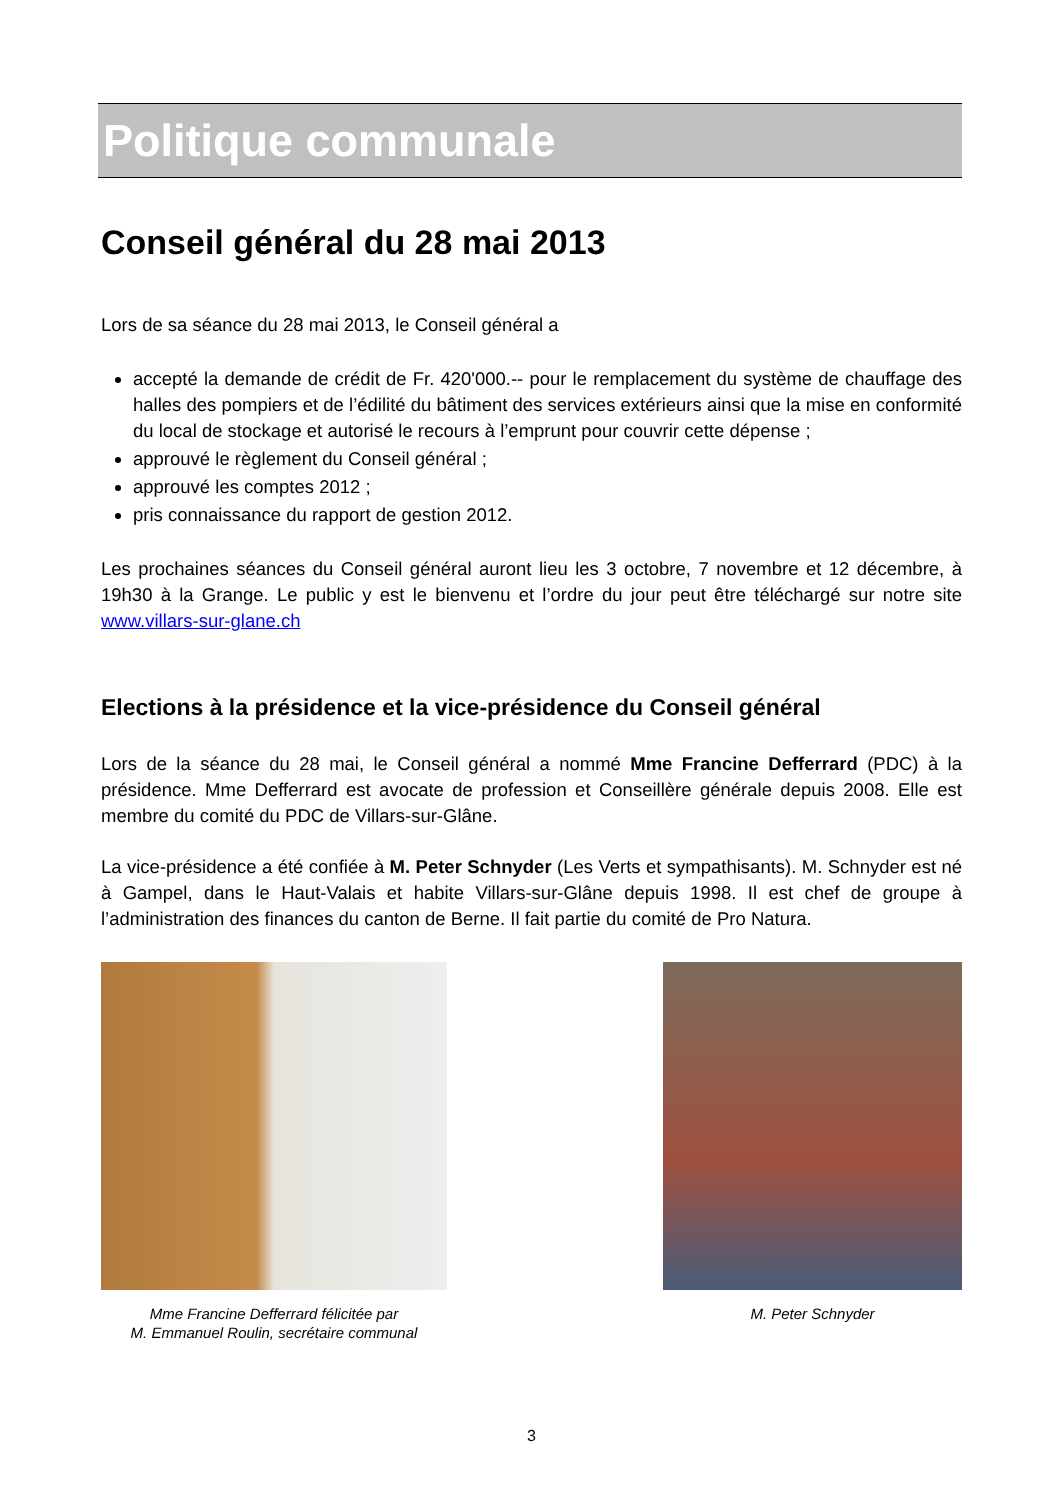Politique communale
Conseil général du 28 mai 2013
Lors de sa séance du 28 mai 2013, le Conseil général a
accepté la demande de crédit de Fr. 420'000.-- pour le remplacement du système de chauffage des halles des pompiers et de l’édilité du bâtiment des services extérieurs ainsi que la mise en conformité du local de stockage et autorisé le recours à l’emprunt pour couvrir cette dépense ;
approuvé le règlement du Conseil général ;
approuvé les comptes 2012 ;
pris connaissance du rapport de gestion 2012.
Les prochaines séances du Conseil général auront lieu les 3 octobre, 7 novembre et 12 décembre, à 19h30 à la Grange. Le public y est le bienvenu et l’ordre du jour peut être téléchargé sur notre site www.villars-sur-glane.ch
Elections à la présidence et la vice-présidence du Conseil général
Lors de la séance du 28 mai, le Conseil général a nommé Mme Francine Defferrard (PDC) à la présidence. Mme Defferrard est avocate de profession et Conseillère générale depuis 2008. Elle est membre du comité du PDC de Villars-sur-Glâne.
La vice-présidence a été confiée à M. Peter Schnyder (Les Verts et sympathisants). M. Schnyder est né à Gampel, dans le Haut-Valais et habite Villars-sur-Glâne depuis 1998. Il est chef de groupe à l’administration des finances du canton de Berne. Il fait partie du comité de Pro Natura.
Mme Francine Defferrard félicitée par
M. Emmanuel Roulin, secrétaire communal
M. Peter Schnyder
3